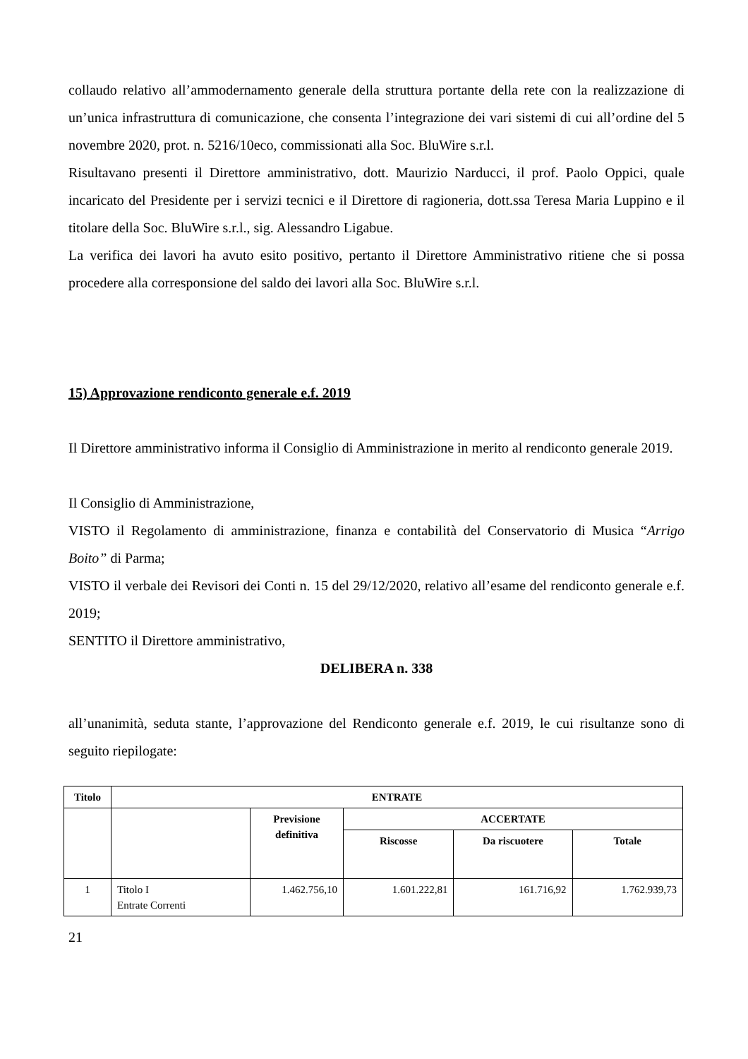collaudo relativo all’ammodernamento generale della struttura portante della rete con la realizzazione di un’unica infrastruttura di comunicazione, che consenta l’integrazione dei vari sistemi di cui all’ordine del 5 novembre 2020, prot. n. 5216/10eco, commissionati alla Soc. BluWire s.r.l.
Risultavano presenti il Direttore amministrativo, dott. Maurizio Narducci, il prof. Paolo Oppici, quale incaricato del Presidente per i servizi tecnici e il Direttore di ragioneria, dott.ssa Teresa Maria Luppino e il titolare della Soc. BluWire s.r.l., sig. Alessandro Ligabue.
La verifica dei lavori ha avuto esito positivo, pertanto il Direttore Amministrativo ritiene che si possa procedere alla corresponsione del saldo dei lavori alla Soc. BluWire s.r.l.
15) Approvazione rendiconto generale e.f. 2019
Il Direttore amministrativo informa il Consiglio di Amministrazione in merito al rendiconto generale 2019.
Il Consiglio di Amministrazione,
VISTO il Regolamento di amministrazione, finanza e contabilità del Conservatorio di Musica “Arrigo Boito” di Parma;
VISTO il verbale dei Revisori dei Conti n. 15 del 29/12/2020, relativo all’esame del rendiconto generale e.f. 2019;
SENTITO il Direttore amministrativo,
DELIBERA n. 338
all’unanimità, seduta stante, l’approvazione del Rendiconto generale e.f. 2019, le cui risultanze sono di seguito riepilogate:
| Titolo | ENTRATE | | | | |
| --- | --- | --- | --- | --- | --- |
| | | Previsione definitiva | ACCERTATE | | |
| | | | Riscosse | Da riscuotere | Totale |
| 1 | Titolo I Entrate Correnti | 1.462.756,10 | 1.601.222,81 | 161.716,92 | 1.762.939,73 |
21